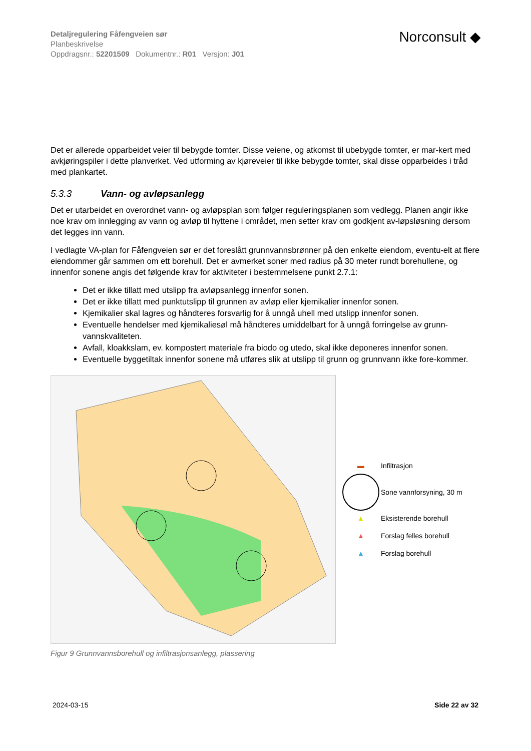Detaljregulering Fåfengveien sør
Planbeskrivelse
Oppdragsnr.: 52201509 Dokumentnr.: R01 Versjon: J01
Norconsult ◆
Det er allerede opparbeidet veier til bebygde tomter. Disse veiene, og atkomst til ubebygde tomter, er mar-kert med avkjøringspiler i dette planverket. Ved utforming av kjøreveier til ikke bebygde tomter, skal disse opparbeides i tråd med plankartet.
5.3.3 Vann- og avløpsanlegg
Det er utarbeidet en overordnet vann- og avløpsplan som følger reguleringsplanen som vedlegg. Planen angir ikke noe krav om innlegging av vann og avløp til hyttene i området, men setter krav om godkjent av-løpsløsning dersom det legges inn vann.
I vedlagte VA-plan for Fåfengveien sør er det foreslått grunnvannsbrønner på den enkelte eiendom, eventu-elt at flere eiendommer går sammen om ett borehull. Det er avmerket soner med radius på 30 meter rundt borehullene, og innenfor sonene angis det følgende krav for aktiviteter i bestemmelsene punkt 2.7.1:
Det er ikke tillatt med utslipp fra avløpsanlegg innenfor sonen.
Det er ikke tillatt med punktutslipp til grunnen av avløp eller kjemikalier innenfor sonen.
Kjemikalier skal lagres og håndteres forsvarlig for å unngå uhell med utslipp innenfor sonen.
Eventuelle hendelser med kjemikaliesøl må håndteres umiddelbart for å unngå forringelse av grunn-vannskvaliteten.
Avfall, kloakkslam, ev. kompostert materiale fra biodo og utedo, skal ikke deponeres innenfor sonen.
Eventuelle byggetiltak innenfor sonene må utføres slik at utslipp til grunn og grunnvann ikke fore-kommer.
▬ Infiltrasjon
Sone vannforsyning, 30 m
▲ Eksisterende borehull
▲ Forslag felles borehull
▲ Forslag borehull
Figur 9 Grunnvannsborehull og infiltrasjonsanlegg, plassering
2024-03-15 Side 22 av 32